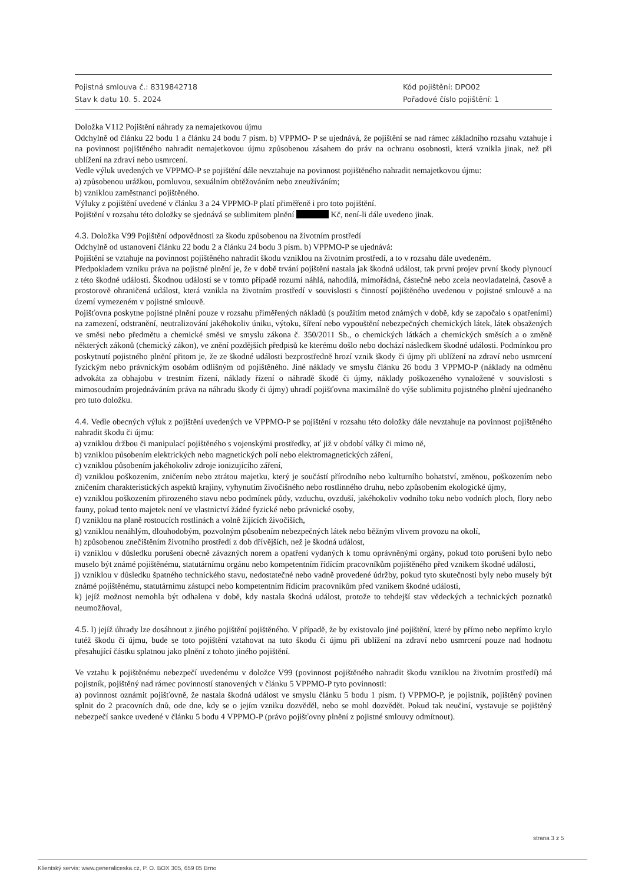Pojistná smlouva č.: 8319842718
Stav k datu 10. 5. 2024
Kód pojištění: DPO02
Pořadové číslo pojištění: 1
Doložka V112 Pojištění náhrady za nemajetkovou újmu
Odchylně od článku 22 bodu 1 a článku 24 bodu 7 písm. b) VPPMO- P se ujednává, že pojištění se nad rámec základního rozsahu vztahuje i na povinnost pojištěného nahradit nemajetkovou újmu způsobenou zásahem do práv na ochranu osobnosti, která vznikla jinak, než při ublížení na zdraví nebo usmrcení.
Vedle výluk uvedených ve VPPMO-P se pojištění dále nevztahuje na povinnost pojištěného nahradit nemajetkovou újmu:
a) způsobenou urážkou, pomluvou, sexuálním obtěžováním nebo zneužíváním;
b) vzniklou zaměstnanci pojištěného.
Výluky z pojištění uvedené v článku 3 a 24 VPPMO-P platí přiměřeně i pro toto pojištění.
Pojištění v rozsahu této doložky se sjednává se sublimitem plnění Kč, není-li dále uvedeno jinak.
4.3. Doložka V99 Pojištění odpovědnosti za škodu způsobenou na životním prostředí
Odchylně od ustanovení článku 22 bodu 2 a článku 24 bodu 3 písm. b) VPPMO-P se ujednává:
Pojištění se vztahuje na povinnost pojištěného nahradit škodu vzniklou na životním prostředí, a to v rozsahu dále uvedeném.
Předpokladem vzniku práva na pojistné plnění je, že v době trvání pojištění nastala jak škodná událost, tak první projev první škody plynoucí z této škodné události. Škodnou událostí se v tomto případě rozumí náhlá, nahodilá, mimořádná, částečně nebo zcela neovladatelná, časově a prostorově ohraničená událost, která vznikla na životním prostředí v souvislosti s činností pojištěného uvedenou v pojistné smlouvě a na území vymezeném v pojistné smlouvě.
Pojišťovna poskytne pojistné plnění pouze v rozsahu přiměřených nákladů (s použitím metod známých v době, kdy se započalo s opatřeními) na zamezení, odstranění, neutralizování jakéhokoliv úniku, výtoku, šíření nebo vypouštění nebezpečných chemických látek, látek obsažených ve směsi nebo předmětu a chemické směsi ve smyslu zákona č. 350/2011 Sb., o chemických látkách a chemických směsích a o změně některých zákonů (chemický zákon), ve znění pozdějších předpisů ke kterému došlo nebo dochází následkem škodné události. Podmínkou pro poskytnutí pojistného plnění přitom je, že ze škodné události bezprostředně hrozí vznik škody či újmy při ublížení na zdraví nebo usmrcení fyzickým nebo právnickým osobám odlišným od pojištěného. Jiné náklady ve smyslu článku 26 bodu 3 VPPMO-P (náklady na odměnu advokáta za obhajobu v trestním řízení, náklady řízení o náhradě škodě či újmy, náklady poškozeného vynaložené v souvislosti s mimosoudním projednáváním práva na náhradu škody či újmy) uhradí pojišťovna maximálně do výše sublimitu pojistného plnění ujednaného pro tuto doložku.
4.4. Vedle obecných výluk z pojištění uvedených ve VPPMO-P se pojištění v rozsahu této doložky dále nevztahuje na povinnost pojištěného nahradit škodu či újmu:
a) vzniklou držbou či manipulací pojištěného s vojenskými prostředky, ať již v období války či mimo ně,
b) vzniklou působením elektrických nebo magnetických polí nebo elektromagnetických záření,
c) vzniklou působením jakéhokoliv zdroje ionizujícího záření,
d) vzniklou poškozením, zničením nebo ztrátou majetku, který je součástí přírodního nebo kulturního bohatství, změnou, poškozením nebo zničením charakteristických aspektů krajiny, vyhynutím živočišného nebo rostlinného druhu, nebo způsobením ekologické újmy,
e) vzniklou poškozením přirozeného stavu nebo podmínek půdy, vzduchu, ovzduší, jakéhokoliv vodního toku nebo vodních ploch, flory nebo fauny, pokud tento majetek není ve vlastnictví žádné fyzické nebo právnické osoby,
f) vzniklou na planě rostoucích rostlinách a volně žijících živočiších,
g) vzniklou nenáhlým, dlouhodobým, pozvolným působením nebezpečných látek nebo běžným vlivem provozu na okolí,
h) způsobenou znečištěním životního prostředí z dob dřívějších, než je škodná událost,
i) vzniklou v důsledku porušení obecně závazných norem a opatření vydaných k tomu oprávněnými orgány, pokud toto porušení bylo nebo muselo být známé pojištěnému, statutárnímu orgánu nebo kompetentním řídícím pracovníkům pojištěného před vznikem škodné události,
j) vzniklou v důsledku špatného technického stavu, nedostatečné nebo vadně provedené údržby, pokud tyto skutečnosti byly nebo musely být známé pojištěnému, statutárnímu zástupci nebo kompetentním řídícím pracovníkům před vznikem škodné události,
k) jejíž možnost nemohla být odhalena v době, kdy nastala škodná událost, protože to tehdejší stav vědeckých a technických poznatků neumožňoval,
4.5. l) jejíž úhrady lze dosáhnout z jiného pojištění pojištěného. V případě, že by existovalo jiné pojištění, které by přímo nebo nepřímo krylo tutéž škodu či újmu, bude se toto pojištění vztahovat na tuto škodu či újmu při ublížení na zdraví nebo usmrcení pouze nad hodnotu přesahující částku splatnou jako plnění z tohoto jiného pojištění.
Ve vztahu k pojištěnému nebezpečí uvedenému v doložce V99 (povinnost pojištěného nahradit škodu vzniklou na životním prostředí) má pojistník, pojištěný nad rámec povinností stanovených v článku 5 VPPMO-P tyto povinnosti:
a) povinnost oznámit pojišťovně, že nastala škodná událost ve smyslu článku 5 bodu 1 písm. f) VPPMO-P, je pojistník, pojištěný povinen splnit do 2 pracovních dnů, ode dne, kdy se o jejím vzniku dozvěděl, nebo se mohl dozvědět. Pokud tak neučiní, vystavuje se pojištěný nebezpečí sankce uvedené v článku 5 bodu 4 VPPMO-P (právo pojišťovny plnění z pojistné smlouvy odmítnout).
strana 3 z 5
Klientský servis: www.generaliceska.cz, P. O. BOX 305, 659 05 Brno